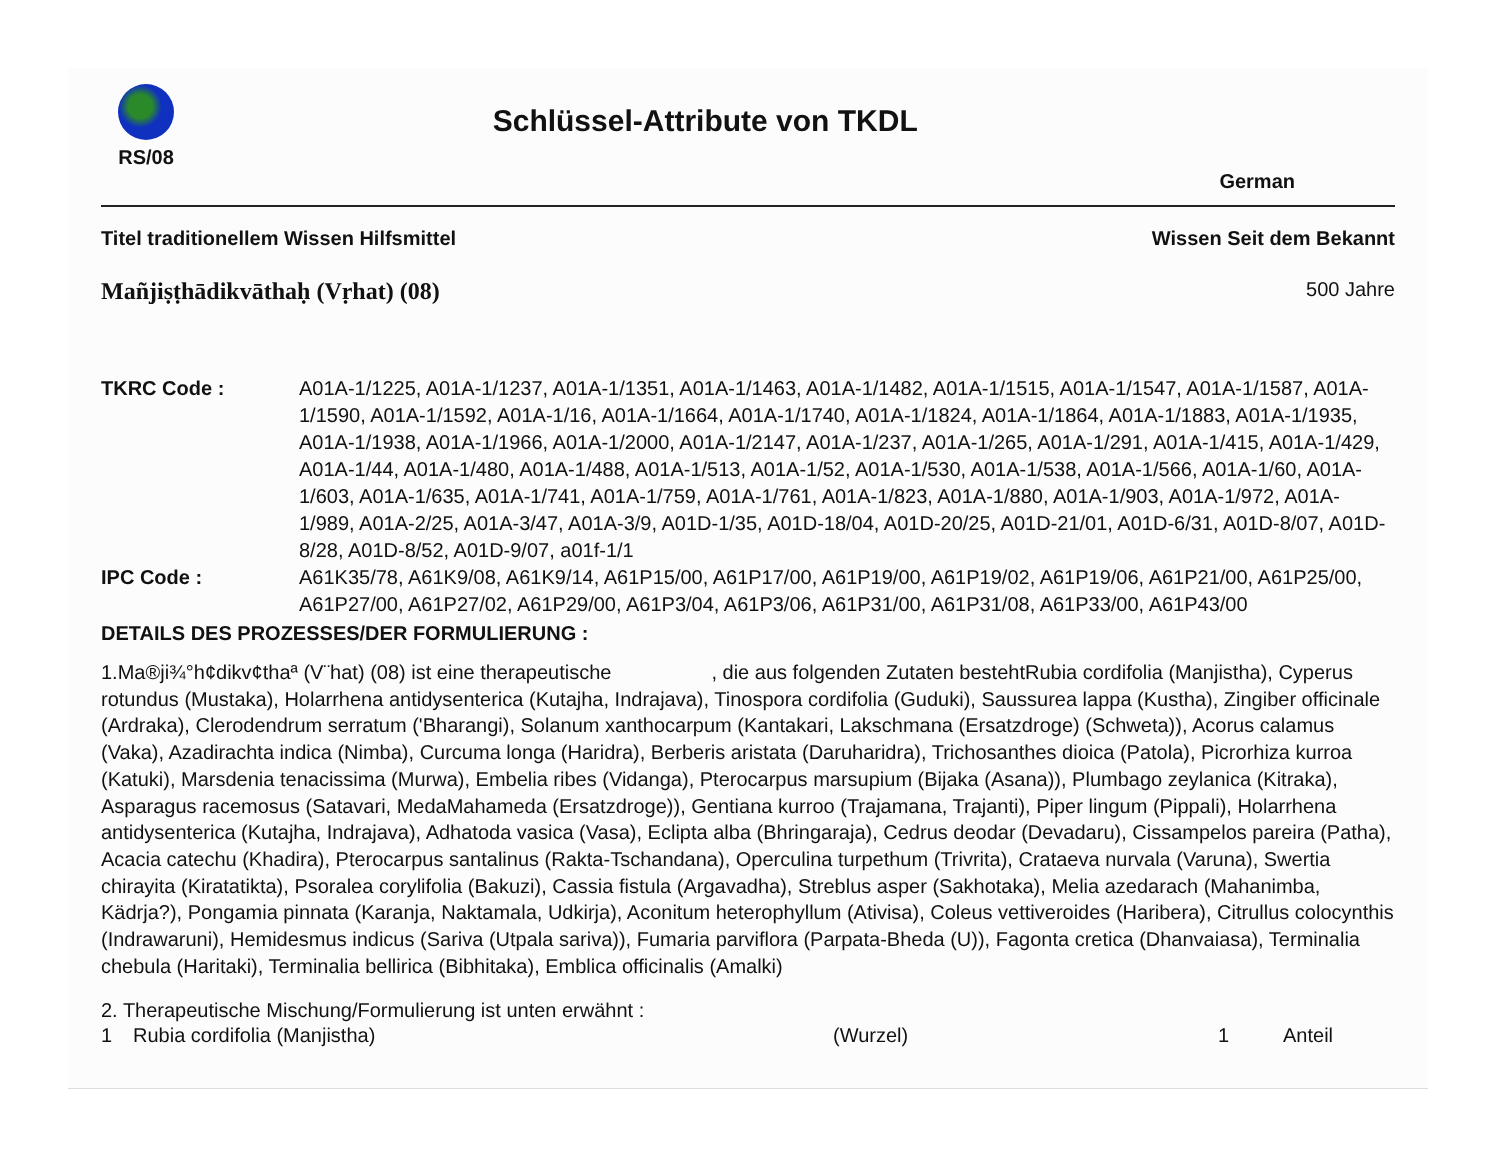RS/08
Schlüssel-Attribute von TKDL
German
Titel traditionellem Wissen Hilfsmittel Wissen Seit dem Bekannt
Mañjiṣṭhādikvāthaḥ (Vṛhat) (08) 500 Jahre
TKRC Code :
A01A-1/1225, A01A-1/1237, A01A-1/1351, A01A-1/1463, A01A-1/1482, A01A-1/1515, A01A-1/1547, A01A-1/1587, A01A-1/1590, A01A-1/1592, A01A-1/16, A01A-1/1664, A01A-1/1740, A01A-1/1824, A01A-1/1864, A01A-1/1883, A01A-1/1935, A01A-1/1938, A01A-1/1966, A01A-1/2000, A01A-1/2147, A01A-1/237, A01A-1/265, A01A-1/291, A01A-1/415, A01A-1/429, A01A-1/44, A01A-1/480, A01A-1/488, A01A-1/513, A01A-1/52, A01A-1/530, A01A-1/538, A01A-1/566, A01A-1/60, A01A-1/603, A01A-1/635, A01A-1/741, A01A-1/759, A01A-1/761, A01A-1/823, A01A-1/880, A01A-1/903, A01A-1/972, A01A-1/989, A01A-2/25, A01A-3/47, A01A-3/9, A01D-1/35, A01D-18/04, A01D-20/25, A01D-21/01, A01D-6/31, A01D-8/07, A01D-8/28, A01D-8/52, A01D-9/07, a01f-1/1
IPC Code :
A61K35/78, A61K9/08, A61K9/14, A61P15/00, A61P17/00, A61P19/00, A61P19/02, A61P19/06, A61P21/00, A61P25/00, A61P27/00, A61P27/02, A61P29/00, A61P3/04, A61P3/06, A61P31/00, A61P31/08, A61P33/00, A61P43/00
DETAILS DES PROZESSES/DER FORMULIERUNG :
1.Ma®ji¾°h¢dikv¢thaª (V¨hat) (08) ist eine therapeutische , die aus folgenden Zutaten bestehtRubia cordifolia (Manjistha), Cyperus rotundus (Mustaka), Holarrhena antidysenterica (Kutajha, Indrajava), Tinospora cordifolia (Guduki), Saussurea lappa (Kustha), Zingiber officinale (Ardraka), Clerodendrum serratum ('Bharangi), Solanum xanthocarpum (Kantakari, Lakschmana (Ersatzdroge) (Schweta)), Acorus calamus (Vaka), Azadirachta indica (Nimba), Curcuma longa (Haridra), Berberis aristata (Daruharidra), Trichosanthes dioica (Patola), Picrorhiza kurroa (Katuki), Marsdenia tenacissima (Murwa), Embelia ribes (Vidanga), Pterocarpus marsupium (Bijaka (Asana)), Plumbago zeylanica (Kitraka), Asparagus racemosus (Satavari, MedaMahameda (Ersatzdroge)), Gentiana kurroo (Trajamana, Trajanti), Piper lingum (Pippali), Holarrhena antidysenterica (Kutajha, Indrajava), Adhatoda vasica (Vasa), Eclipta alba (Bhringaraja), Cedrus deodar (Devadaru), Cissampelos pareira (Patha), Acacia catechu (Khadira), Pterocarpus santalinus (Rakta-Tschandana), Operculina turpethum (Trivrita), Crataeva nurvala (Varuna), Swertia chirayita (Kiratatikta), Psoralea corylifolia (Bakuzi), Cassia fistula (Argavadha), Streblus asper (Sakhotaka), Melia azedarach (Mahanimba, Kädrja?), Pongamia pinnata (Karanja, Naktamala, Udkirja), Aconitum heterophyllum (Ativisa), Coleus vettiveroides (Haribera), Citrullus colocynthis (Indrawaruni), Hemidesmus indicus (Sariva (Utpala sariva)), Fumaria parviflora (Parpata-Bheda (U)), Fagonta cretica (Dhanvaiasa), Terminalia chebula (Haritaki), Terminalia bellirica (Bibhitaka), Emblica officinalis (Amalki)
2. Therapeutische Mischung/Formulierung ist unten erwähnt :
1 Rubia cordifolia (Manjistha) (Wurzel) 1 Anteil